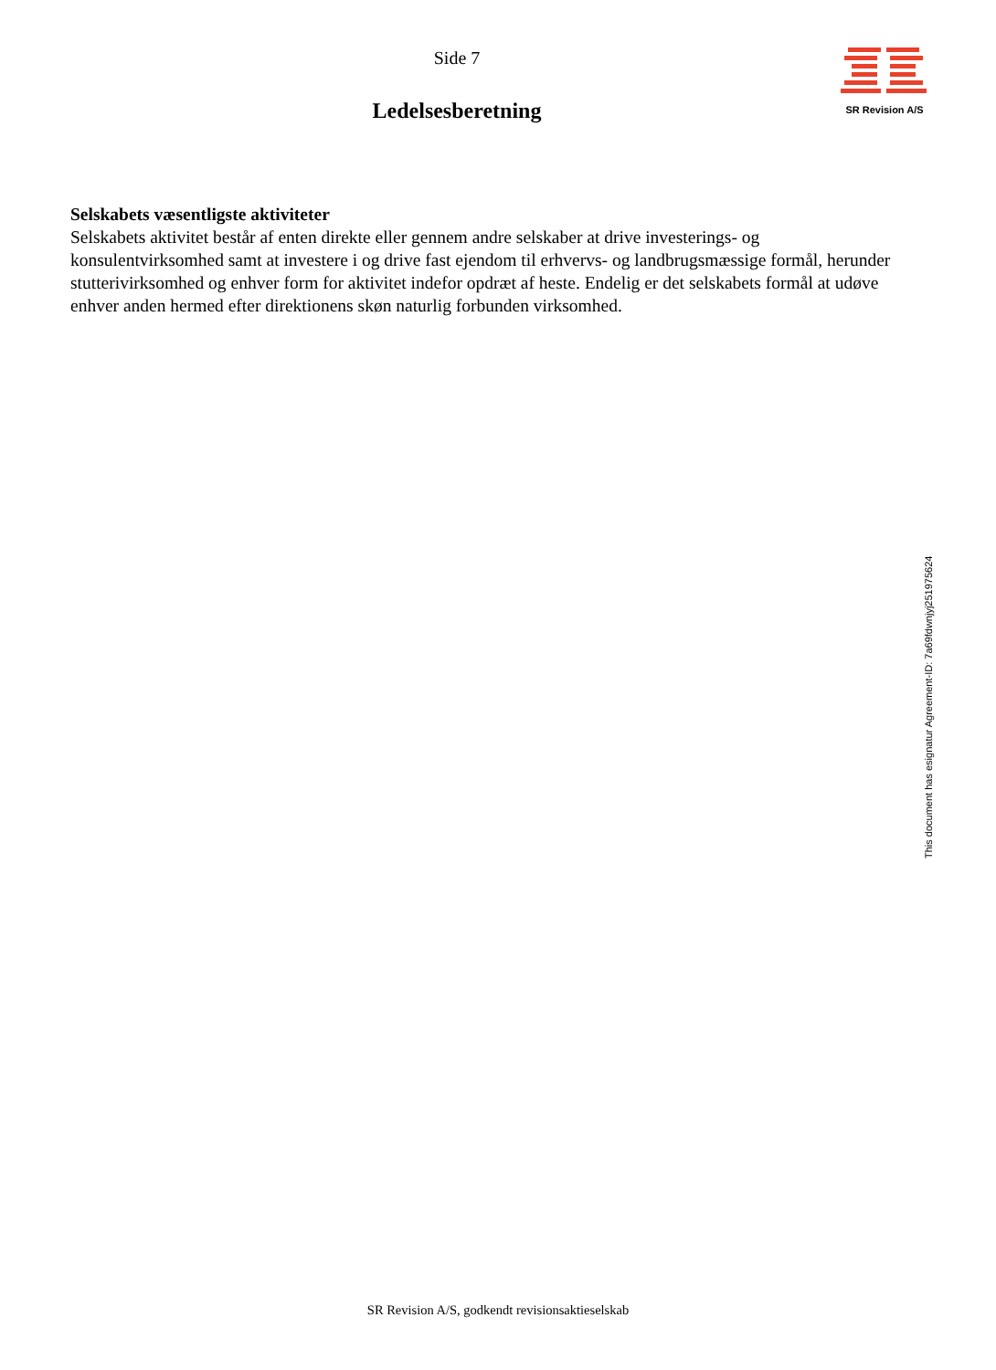Side 7
Ledelsesberetning
SR Revision A/S
Selskabets væsentligste aktiviteter
Selskabets aktivitet består af enten direkte eller gennem andre selskaber at drive investerings- og konsulentvirksomhed samt at investere i og drive fast ejendom til erhvervs- og landbrugsmæssige formål, herunder stutterivirksomhed og enhver form for aktivitet indefor opdræt af heste. Endelig er det selskabets formål at udøve enhver anden hermed efter direktionens skøn naturlig forbunden virksomhed.
This document has esignatur Agreement-ID: 7a69fdwnjyj251975624
SR Revision A/S, godkendt revisionsaktieselskab